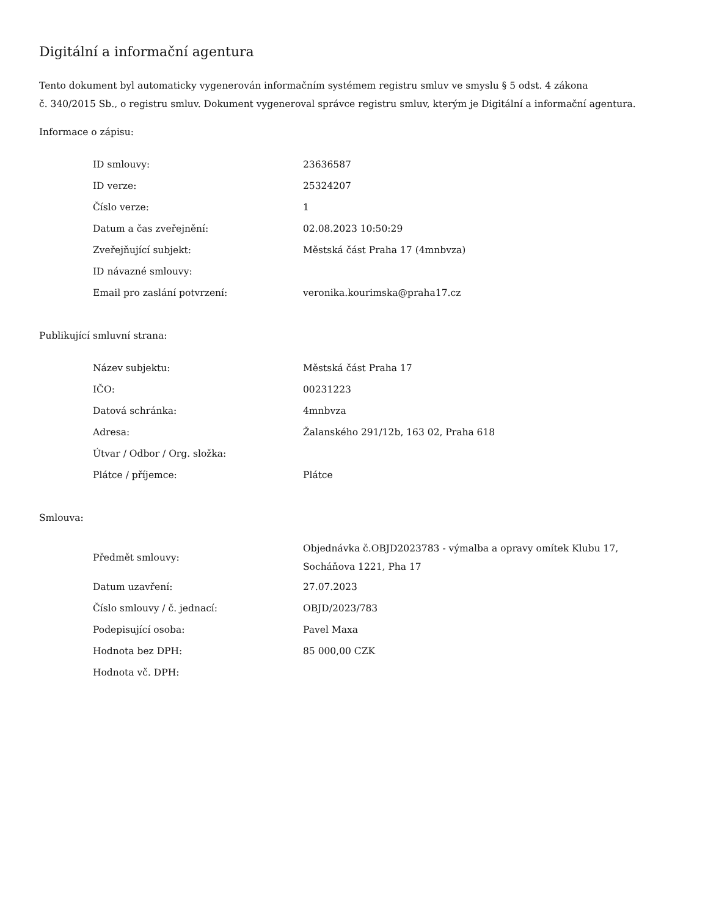Digitální a informační agentura
Tento dokument byl automaticky vygenerován informačním systémem registru smluv ve smyslu § 5 odst. 4 zákona
č. 340/2015 Sb., o registru smluv. Dokument vygeneroval správce registru smluv, kterým je Digitální a informační agentura.
Informace o zápisu:
| ID smlouvy: | 23636587 |
| ID verze: | 25324207 |
| Číslo verze: | 1 |
| Datum a čas zveřejnění: | 02.08.2023 10:50:29 |
| Zveřejňující subjekt: | Městská část Praha 17 (4mnbvza) |
| ID návazné smlouvy: | |
| Email pro zaslání potvrzení: | veronika.kourimska@praha17.cz |
Publikující smluvní strana:
| Název subjektu: | Městská část Praha 17 |
| IČO: | 00231223 |
| Datová schránka: | 4mnbvza |
| Adresa: | Žalanského 291/12b, 163 02, Praha 618 |
| Útvar / Odbor / Org. složka: | |
| Plátce / příjemce: | Plátce |
Smlouva:
| Předmět smlouvy: | Objednávka č.OBJD2023783 - výmalba a opravy omítek Klubu 17, Socháňova 1221, Pha 17 |
| Datum uzavření: | 27.07.2023 |
| Číslo smlouvy / č. jednací: | OBJD/2023/783 |
| Podepisující osoba: | Pavel Maxa |
| Hodnota bez DPH: | 85 000,00 CZK |
| Hodnota vč. DPH: | |